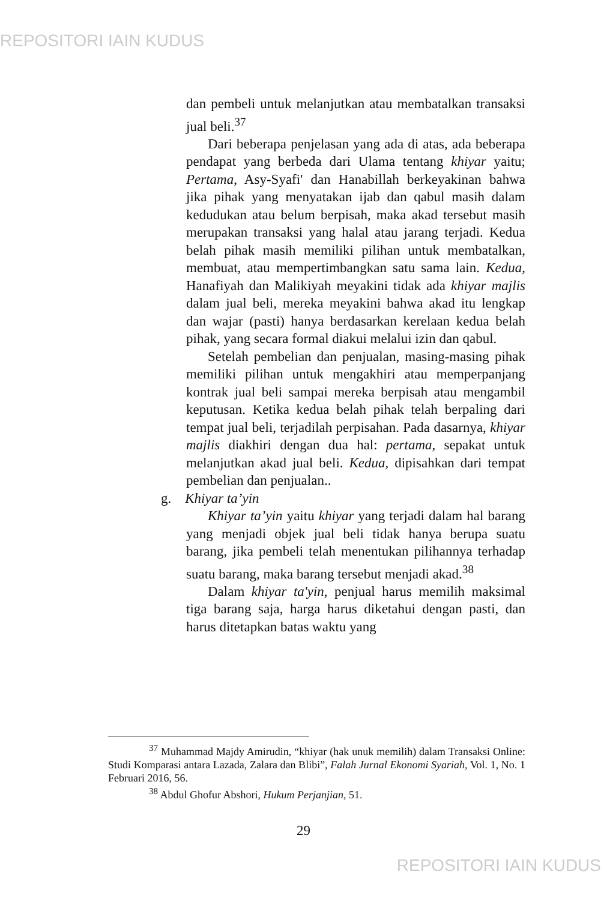REPOSITORI IAIN KUDUS
dan pembeli untuk melanjutkan atau membatalkan transaksi jual beli.<sup>37</sup>
Dari beberapa penjelasan yang ada di atas, ada beberapa pendapat yang berbeda dari Ulama tentang khiyar yaitu; Pertama, Asy-Syafi' dan Hanabillah berkeyakinan bahwa jika pihak yang menyatakan ijab dan qabul masih dalam kedudukan atau belum berpisah, maka akad tersebut masih merupakan transaksi yang halal atau jarang terjadi. Kedua belah pihak masih memiliki pilihan untuk membatalkan, membuat, atau mempertimbangkan satu sama lain. Kedua, Hanafiyah dan Malikiyah meyakini tidak ada khiyar majlis dalam jual beli, mereka meyakini bahwa akad itu lengkap dan wajar (pasti) hanya berdasarkan kerelaan kedua belah pihak, yang secara formal diakui melalui izin dan qabul.
Setelah pembelian dan penjualan, masing-masing pihak memiliki pilihan untuk mengakhiri atau memperpanjang kontrak jual beli sampai mereka berpisah atau mengambil keputusan. Ketika kedua belah pihak telah berpaling dari tempat jual beli, terjadilah perpisahan. Pada dasarnya, khiyar majlis diakhiri dengan dua hal: pertama, sepakat untuk melanjutkan akad jual beli. Kedua, dipisahkan dari tempat pembelian dan penjualan..
g. Khiyar ta’yin
Khiyar ta’yin yaitu khiyar yang terjadi dalam hal barang yang menjadi objek jual beli tidak hanya berupa suatu barang, jika pembeli telah menentukan pilihannya terhadap suatu barang, maka barang tersebut menjadi akad.<sup>38</sup>
Dalam khiyar ta'yin, penjual harus memilih maksimal tiga barang saja, harga harus diketahui dengan pasti, dan harus ditetapkan batas waktu yang
<sup>37</sup> Muhammad Majdy Amirudin, “khiyar (hak unuk memilih) dalam Transaksi Online: Studi Komparasi antara Lazada, Zalara dan Blibi”, Falah Jurnal Ekonomi Syariah, Vol. 1, No. 1 Februari 2016, 56.
<sup>38</sup> Abdul Ghofur Abshori, Hukum Perjanjian, 51.
29
REPOSITORI IAIN KUDUS